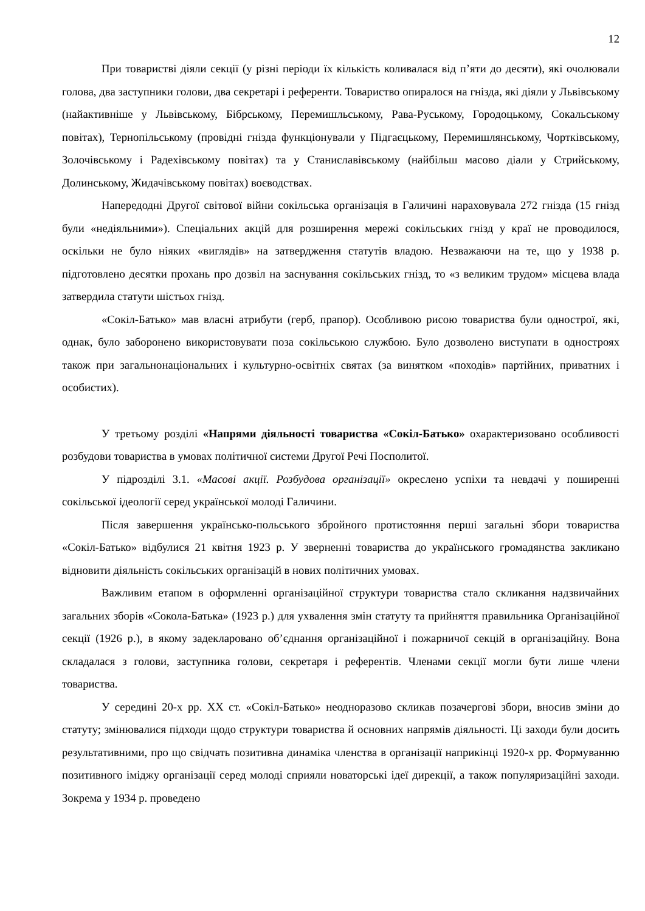12
При товаристві діяли секції (у різні періоди їх кількість коливалася від п’яти до десяти), які очолювали голова, два заступники голови, два секретарі і референти. Товариство опиралося на гнізда, які діяли у Львівському (найактивніше у Львівському, Бібрському, Перемишльському, Рава-Руському, Городоцькому, Сокальському повітах), Тернопільському (провідні гнізда функціонували у Підгаєцькому, Перемишлянському, Чортківському, Золочівському і Радехівському повітах) та у Станиславівському (найбільш масово діали у Стрийському, Долинському, Жидачівському повітах) воєводствах.
Напередодні Другої світової війни сокільська організація в Галичині нараховувала 272 гнізда (15 гнізд були «недіяльними»). Спеціальних акцій для розширення мережі сокільських гнізд у краї не проводилося, оскільки не було ніяких «виглядів» на затвердження статутів владою. Незважаючи на те, що у 1938 р. підготовлено десятки прохань про дозвіл на заснування сокільських гнізд, то «з великим трудом» місцева влада затвердила статути шістьох гнізд.
«Сокіл-Батько» мав власні атрибути (герб, прапор). Особливою рисою товариства були однострої, які, однак, було заборонено використовувати поза сокільською службою. Було дозволено виступати в одностроях також при загальнонаціональних і культурно-освітніх святах (за винятком «походів» партійних, приватних і особистих).
У третьому розділі «Напрями діяльності товариства «Сокіл-Батько» охарактеризовано особливості розбудови товариства в умовах політичної системи Другої Речі Посполитої.
У підрозділі 3.1. «Масові акції. Розбудова організації» окреслено успіхи та невдачі у поширенні сокільської ідеології серед української молоді Галичини.
Після завершення українсько-польського збройного протистояння перші загальні збори товариства «Сокіл-Батько» відбулися 21 квітня 1923 р. У зверненні товариства до українського громадянства закликано відновити діяльність сокільських організацій в нових політичних умовах.
Важливим етапом в оформленні організаційної структури товариства стало скликання надзвичайних загальних зборів «Сокола-Батька» (1923 р.) для ухвалення змін статуту та прийняття правильника Організаційної секції (1926 р.), в якому задекларовано об’єднання організаційної і пожарничої секцій в організаційну. Вона складалася з голови, заступника голови, секретаря і референтів. Членами секції могли бути лише члени товариства.
У середині 20-х рр. ХХ ст. «Сокіл-Батько» неодноразово скликав позачергові збори, вносив зміни до статуту; змінювалися підходи щодо структури товариства й основних напрямів діяльності. Ці заходи були досить результативними, про що свідчать позитивна динаміка членства в організації наприкінці 1920-х рр. Формуванню позитивного іміджу організації серед молоді сприяли новаторські ідеї дирекції, а також популяризаційні заходи. Зокрема у 1934 р. проведено